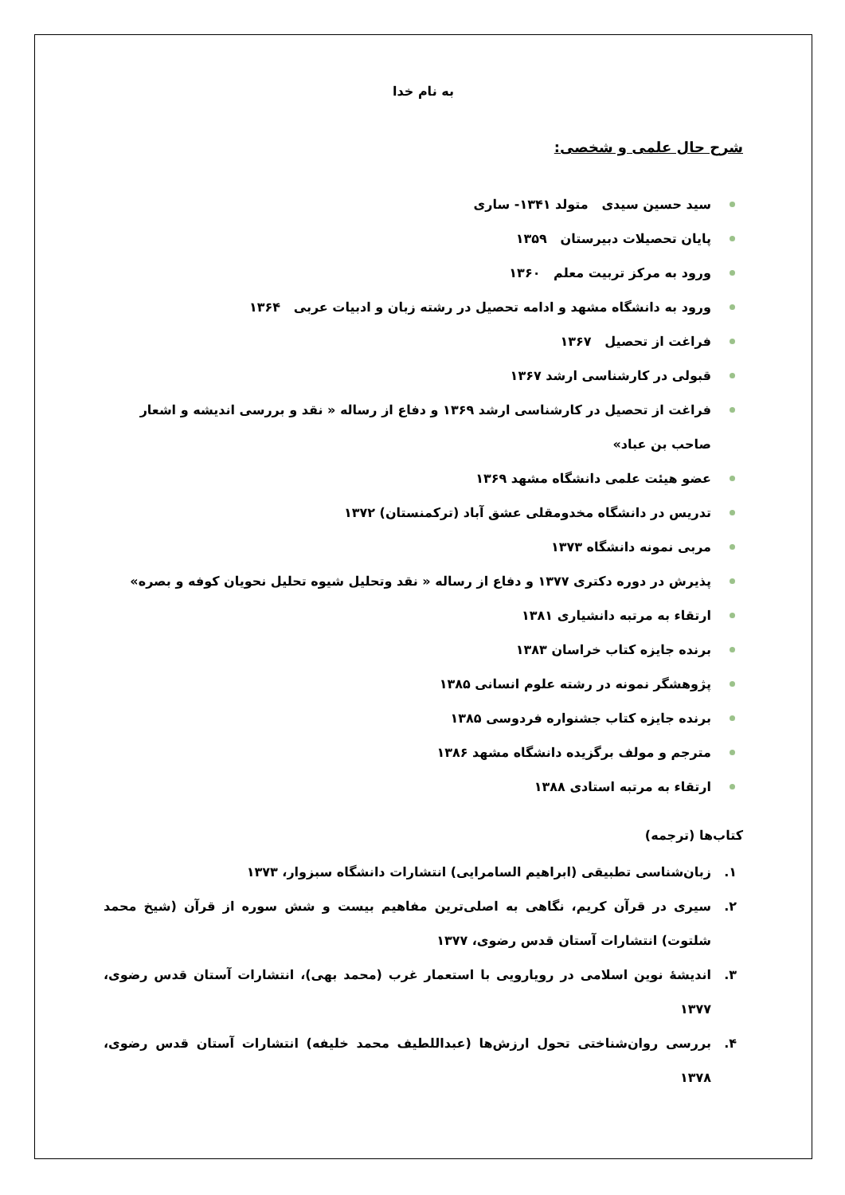به نام خدا
شرح حال علمی و شخصی:
سید حسین سیدی متولد ۱۳۴۱- ساری
پایان تحصیلات دبیرستان ۱۳۵۹
ورود به مرکز تربیت معلم ۱۳۶۰
ورود به دانشگاه مشهد و ادامه تحصیل در رشته زبان و ادبیات عربی ۱۳۶۴
فراغت از تحصیل ۱۳۶۷
قبولی در کارشناسی ارشد ۱۳۶۷
فراغت از تحصیل در کارشناسی ارشد ۱۳۶۹ و دفاع از رساله « نقد و بررسی اندیشه و اشعار صاحب بن عباد»
عضو هیئت علمی دانشگاه مشهد ۱۳۶۹
تدریس در دانشگاه مخدومقلی عشق آباد (ترکمنستان) ۱۳۷۲
مربی نمونه دانشگاه ۱۳۷۳
پذیرش در دوره دکتری ۱۳۷۷ و دفاع از رساله « نقد وتحلیل شیوه تحلیل نحویان کوفه و بصره»
ارتقاء به مرتبه دانشیاری ۱۳۸۱
برنده جایزه کتاب خراسان ۱۳۸۳
پژوهشگر نمونه در رشته علوم انسانی ۱۳۸۵
برنده جایزه کتاب جشنواره فردوسی ۱۳۸۵
مترجم و مولف برگزیده دانشگاه مشهد ۱۳۸۶
ارتقاء به مرتبه استادی ۱۳۸۸
کتاب‌ها (ترجمه)
۱. زبان‌شناسی تطبیقی (ابراهیم السامرایی) انتشارات دانشگاه سبزوار، ۱۳۷۳
۲. سیری در قرآن کریم، نگاهی به اصلی‌ترین مفاهیم بیست و شش سوره از قرآن (شیخ محمد شلتوت) انتشارات آستان قدس رضوی، ۱۳۷۷
۳. اندیشهٔ نوین اسلامی در رویارویی با استعمار غرب (محمد بهی)، انتشارات آستان قدس رضوی، ۱۳۷۷
۴. بررسی روان‌شناختی تحول ارزش‌ها (عبداللطیف محمد خلیفه) انتشارات آستان قدس رضوی، ۱۳۷۸